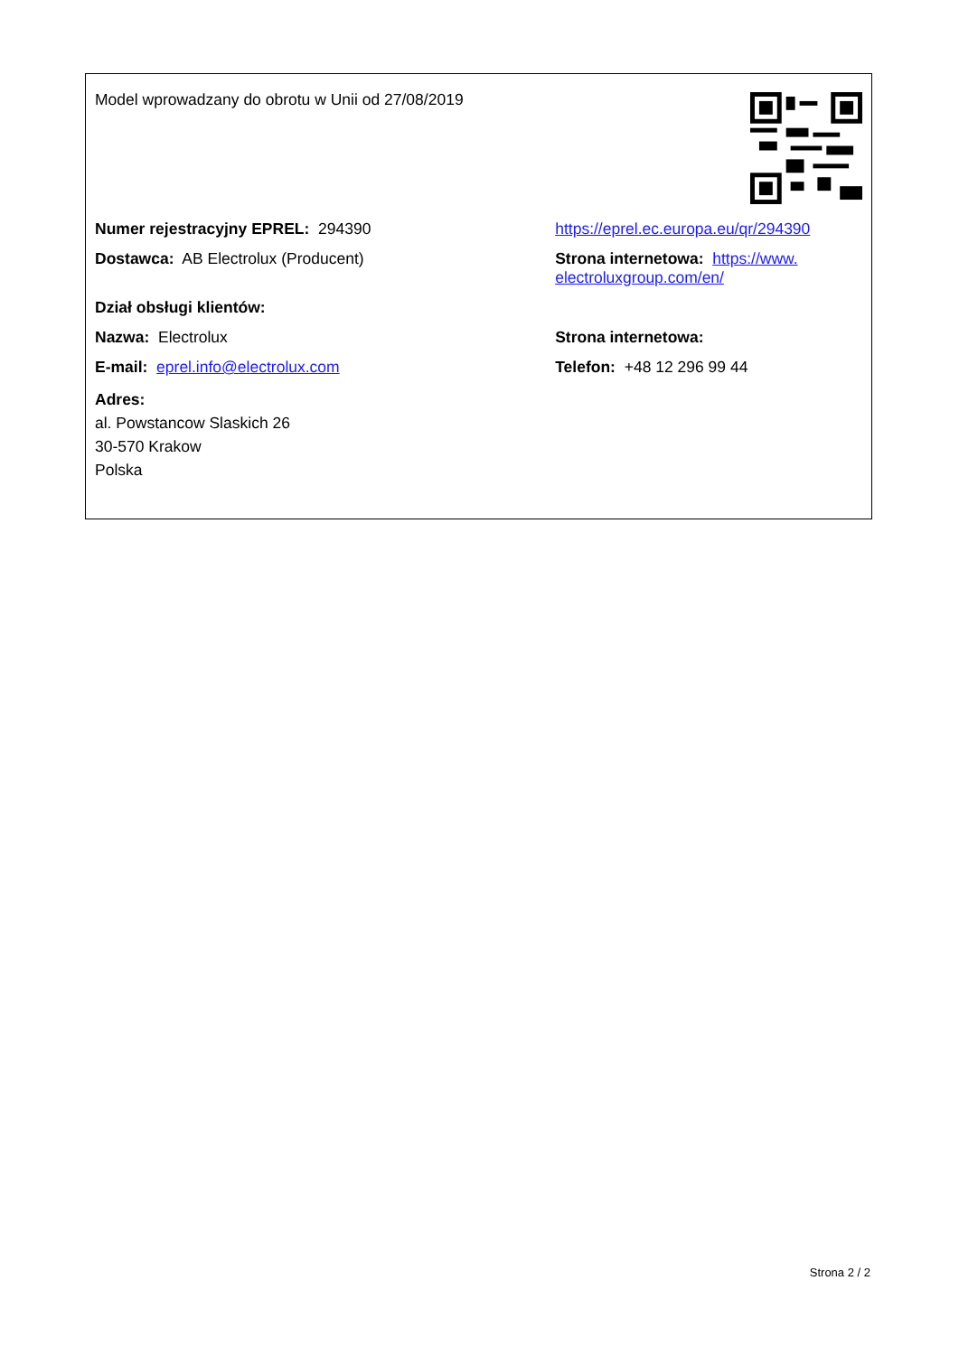| Model wprowadzany do obrotu w Unii od 27/08/2019 | |
| Numer rejestracyjny EPREL: 294390 | https://eprel.ec.europa.eu/qr/294390 |
| Dostawca: AB Electrolux (Producent) | Strona internetowa: https://www. electroluxgroup.com/en/ |
| Dział obsługi klientów: | |
| Nazwa: Electrolux | Strona internetowa: |
| E-mail: eprel.info@electrolux.com | Telefon: +48 12 296 99 44 |
| Adres: al. Powstancow Slaskich 26 30-570 Krakow Polska | |
Strona 2 / 2